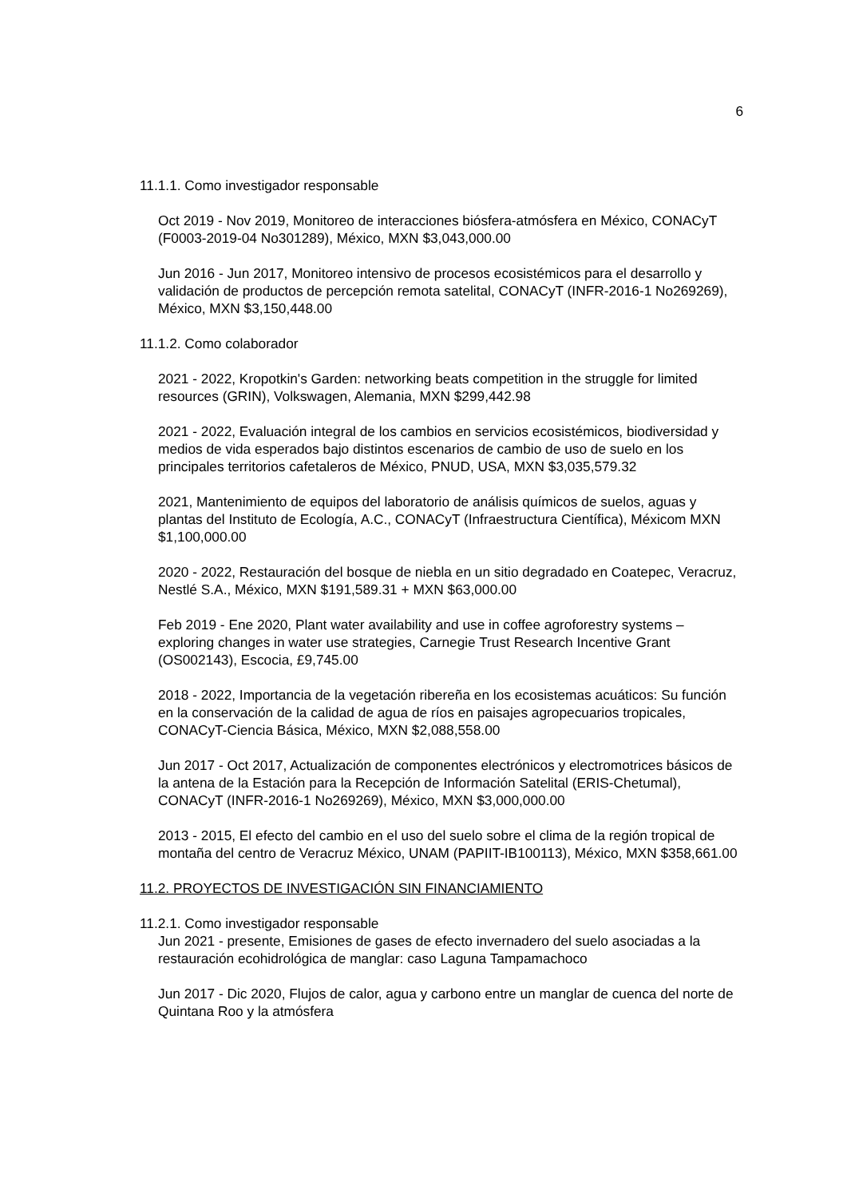6
11.1.1. Como investigador responsable
Oct 2019 - Nov 2019, Monitoreo de interacciones biósfera-atmósfera en México, CONACyT (F0003-2019-04 No301289), México, MXN $3,043,000.00
Jun 2016 - Jun 2017, Monitoreo intensivo de procesos ecosistémicos para el desarrollo y validación de productos de percepción remota satelital, CONACyT (INFR-2016-1 No269269), México, MXN $3,150,448.00
11.1.2. Como colaborador
2021 - 2022, Kropotkin's Garden: networking beats competition in the struggle for limited resources (GRIN), Volkswagen, Alemania, MXN $299,442.98
2021 - 2022, Evaluación integral de los cambios en servicios ecosistémicos, biodiversidad y medios de vida esperados bajo distintos escenarios de cambio de uso de suelo en los principales territorios cafetaleros de México, PNUD, USA, MXN $3,035,579.32
2021, Mantenimiento de equipos del laboratorio de análisis químicos de suelos, aguas y plantas del Instituto de Ecología, A.C., CONACyT (Infraestructura Científica), Méxicom MXN $1,100,000.00
2020 - 2022, Restauración del bosque de niebla en un sitio degradado en Coatepec, Veracruz, Nestlé S.A., México, MXN $191,589.31 + MXN $63,000.00
Feb 2019 - Ene 2020, Plant water availability and use in coffee agroforestry systems – exploring changes in water use strategies, Carnegie Trust Research Incentive Grant (OS002143), Escocia, £9,745.00
2018 - 2022, Importancia de la vegetación ribereña en los ecosistemas acuáticos: Su función en la conservación de la calidad de agua de ríos en paisajes agropecuarios tropicales, CONACyT-Ciencia Básica, México, MXN $2,088,558.00
Jun 2017 - Oct 2017, Actualización de componentes electrónicos y electromotrices básicos de la antena de la Estación para la Recepción de Información Satelital (ERIS-Chetumal), CONACyT (INFR-2016-1 No269269), México, MXN $3,000,000.00
2013 - 2015, El efecto del cambio en el uso del suelo sobre el clima de la región tropical de montaña del centro de Veracruz México, UNAM (PAPIIT-IB100113), México, MXN $358,661.00
11.2. PROYECTOS DE INVESTIGACIÓN SIN FINANCIAMIENTO
11.2.1. Como investigador responsable
Jun 2021 - presente, Emisiones de gases de efecto invernadero del suelo asociadas a la restauración ecohidrológica de manglar: caso Laguna Tampamachoco
Jun 2017 - Dic 2020, Flujos de calor, agua y carbono entre un manglar de cuenca del norte de Quintana Roo y la atmósfera